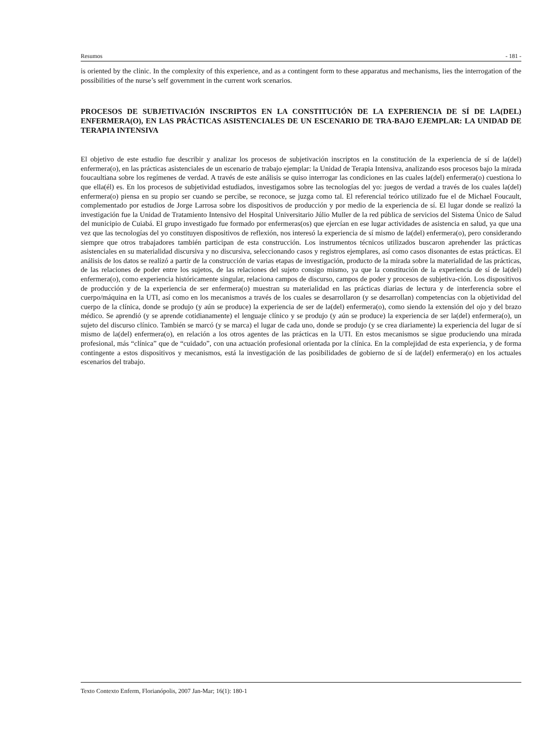Resumos - 181 -
is oriented by the clinic. In the complexity of this experience, and as a contingent form to these apparatus and mechanisms, lies the interrogation of the possibilities of the nurse’s self government in the current work scenarios.
PROCESOS DE SUBJETIVACIÓN INSCRIPTOS EN LA CONSTITUCIÓN DE LA EXPERIENCIA DE SÍ DE LA(DEL) ENFERMERA(O), EN LAS PRÁCTICAS ASISTENCIALES DE UN ESCENARIO DE TRA-BAJO EJEMPLAR: LA UNIDAD DE TERAPIA INTENSIVA
El objetivo de este estudio fue describir y analizar los procesos de subjetivación inscriptos en la constitución de la experiencia de sí de la(del) enfermera(o), en las prácticas asistenciales de un escenario de trabajo ejemplar: la Unidad de Terapia Intensiva, analizando esos procesos bajo la mirada foucaultiana sobre los regímenes de verdad. A través de este análisis se quiso interrogar las condiciones en las cuales la(del) enfermera(o) cuestiona lo que ella(él) es. En los procesos de subjetividad estudiados, investigamos sobre las tecnologías del yo: juegos de verdad a través de los cuales la(del) enfermera(o) piensa en su propio ser cuando se percibe, se reconoce, se juzga como tal. El referencial teórico utilizado fue el de Michael Foucault, complementado por estudios de Jorge Larrosa sobre los dispositivos de producción y por medio de la experiencia de sí. El lugar donde se realizó la investigación fue la Unidad de Tratamiento Intensivo del Hospital Universitario Júlio Muller de la red pública de servicios del Sistema Único de Salud del municipio de Cuiabá. El grupo investigado fue formado por enfermeras(os) que ejercían en ese lugar actividades de asistencia en salud, ya que una vez que las tecnologías del yo constituyen dispositivos de reflexión, nos interesó la experiencia de sí mismo de la(del) enfermera(o), pero considerando siempre que otros trabajadores también participan de esta construcción. Los instrumentos técnicos utilizados buscaron aprehender las prácticas asistenciales en su materialidad discursiva y no discursiva, seleccionando casos y registros ejemplares, así como casos disonantes de estas prácticas. El análisis de los datos se realizó a partir de la construcción de varias etapas de investigación, producto de la mirada sobre la materialidad de las prácticas, de las relaciones de poder entre los sujetos, de las relaciones del sujeto consigo mismo, ya que la constitución de la experiencia de sí de la(del) enfermera(o), como experiencia históricamente singular, relaciona campos de discurso, campos de poder y procesos de subjetiva-ción. Los dispositivos de producción y de la experiencia de ser enfermera(o) muestran su materialidad en las prácticas diarias de lectura y de interferencia sobre el cuerpo/máquina en la UTI, así como en los mecanismos a través de los cuales se desarrollaron (y se desarrollan) competencias con la objetividad del cuerpo de la clínica, donde se produjo (y aún se produce) la experiencia de ser de la(del) enfermera(o), como siendo la extensión del ojo y del brazo médico. Se aprendió (y se aprende cotidianamente) el lenguaje clínico y se produjo (y aún se produce) la experiencia de ser la(del) enfermera(o), un sujeto del discurso clínico. También se marcó (y se marca) el lugar de cada uno, donde se produjo (y se crea diariamente) la experiencia del lugar de sí mismo de la(del) enfermera(o), en relación a los otros agentes de las prácticas en la UTI. En estos mecanismos se sigue produciendo una mirada profesional, más “clínica” que de “cuidado”, con una actuación profesional orientada por la clínica. En la complejidad de esta experiencia, y de forma contingente a estos dispositivos y mecanismos, está la investigación de las posibilidades de gobierno de sí de la(del) enfermera(o) en los actuales escenarios del trabajo.
Texto Contexto Enferm, Florianópolis, 2007 Jan-Mar; 16(1): 180-1